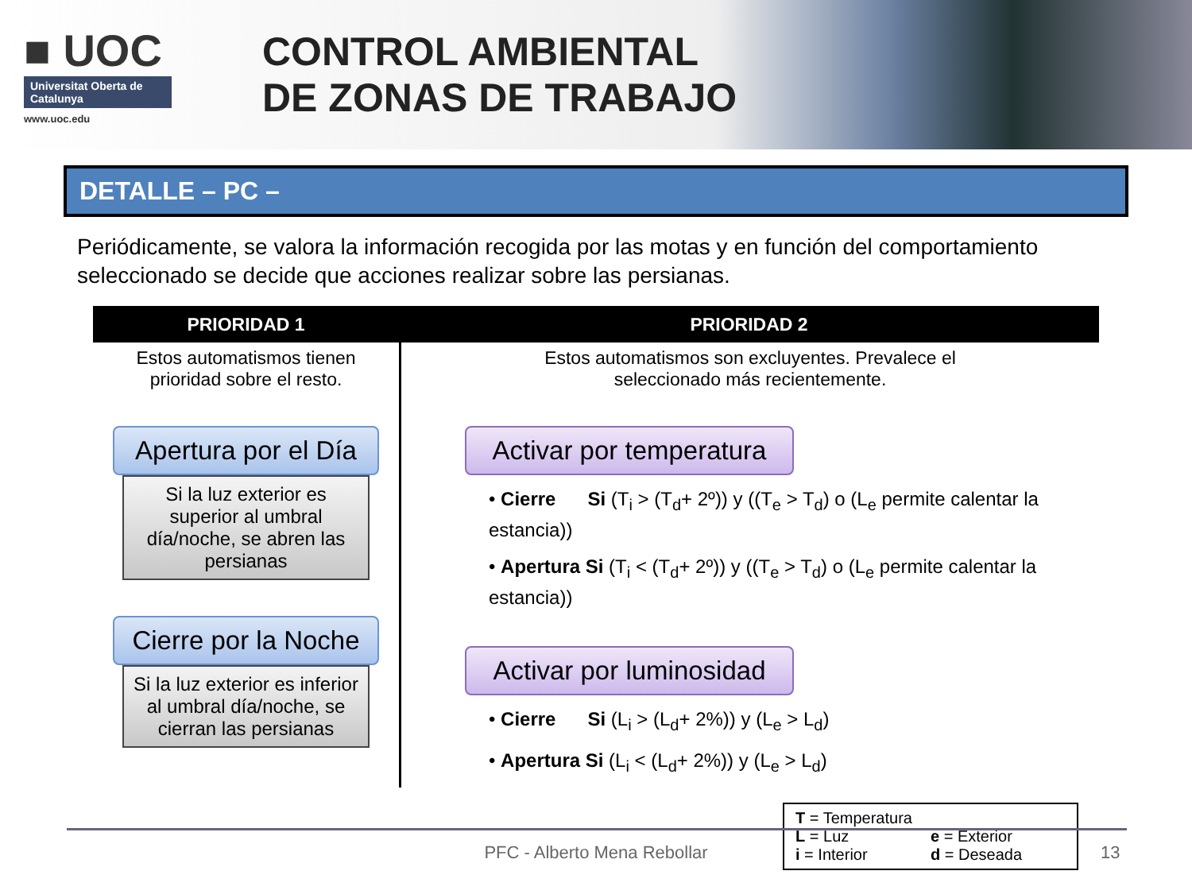■ UOC
Universitat Oberta de Catalunya
www.uoc.edu
CONTROL AMBIENTAL
DE ZONAS DE TRABAJO
DETALLE – PC –
Periódicamente, se valora la información recogida por las motas y en función del comportamiento seleccionado se decide que acciones realizar sobre las persianas.
PRIORIDAD 1 PRIORIDAD 2
Estos automatismos tienen
prioridad sobre el resto.
Apertura por el Día
Si la luz exterior es superior al umbral día/noche, se abren las persianas
Cierre por la Noche
Si la luz exterior es inferior al umbral día/noche, se cierran las persianas
Estos automatismos son excluyentes. Prevalece el
seleccionado más recientemente.
Activar por temperatura
• Cierre Si (T<sub>i</sub> > (T<sub>d</sub>+ 2º)) y ((T<sub>e</sub> > T<sub>d</sub>) o (L<sub>e</sub> permite calentar la estancia))
• Apertura Si (T<sub>i</sub> < (T<sub>d</sub>+ 2º)) y ((T<sub>e</sub> > T<sub>d</sub>) o (L<sub>e</sub> permite calentar la estancia))
Activar por luminosidad
• Cierre Si (L<sub>i</sub> > (L<sub>d</sub>+ 2%)) y (L<sub>e</sub> > L<sub>d</sub>)
• Apertura Si (L<sub>i</sub> < (L<sub>d</sub>+ 2%)) y (L<sub>e</sub> > L<sub>d</sub>)
T = Temperatura
L = Luz
e = Exterior
i = Interior
d = Deseada
PFC - Alberto Mena Rebollar 13